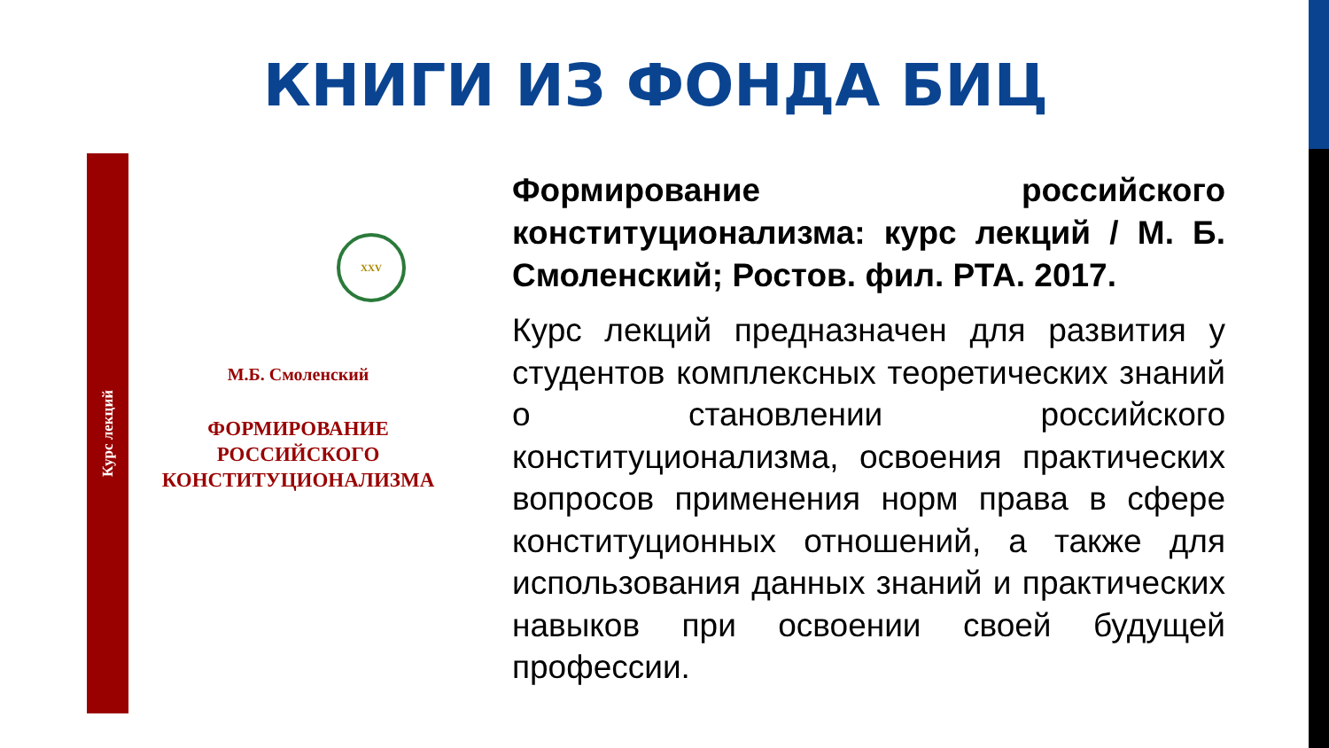КНИГИ ИЗ ФОНДА БИЦ
Курс лекций
XXV
М.Б. Смоленский
ФОРМИРОВАНИЕ
РОССИЙСКОГО
КОНСТИТУЦИОНАЛИЗМА
Формирование российского конституционализма: курс лекций / М. Б. Смоленский; Ростов. фил. РТА. 2017.
Курс лекций предназначен для развития у студентов комплексных теоретических знаний о становлении российского конституционализма, освоения практических вопросов применения норм права в сфере конституционных отношений, а также для использования данных знаний и практических навыков при освоении своей будущей профессии.